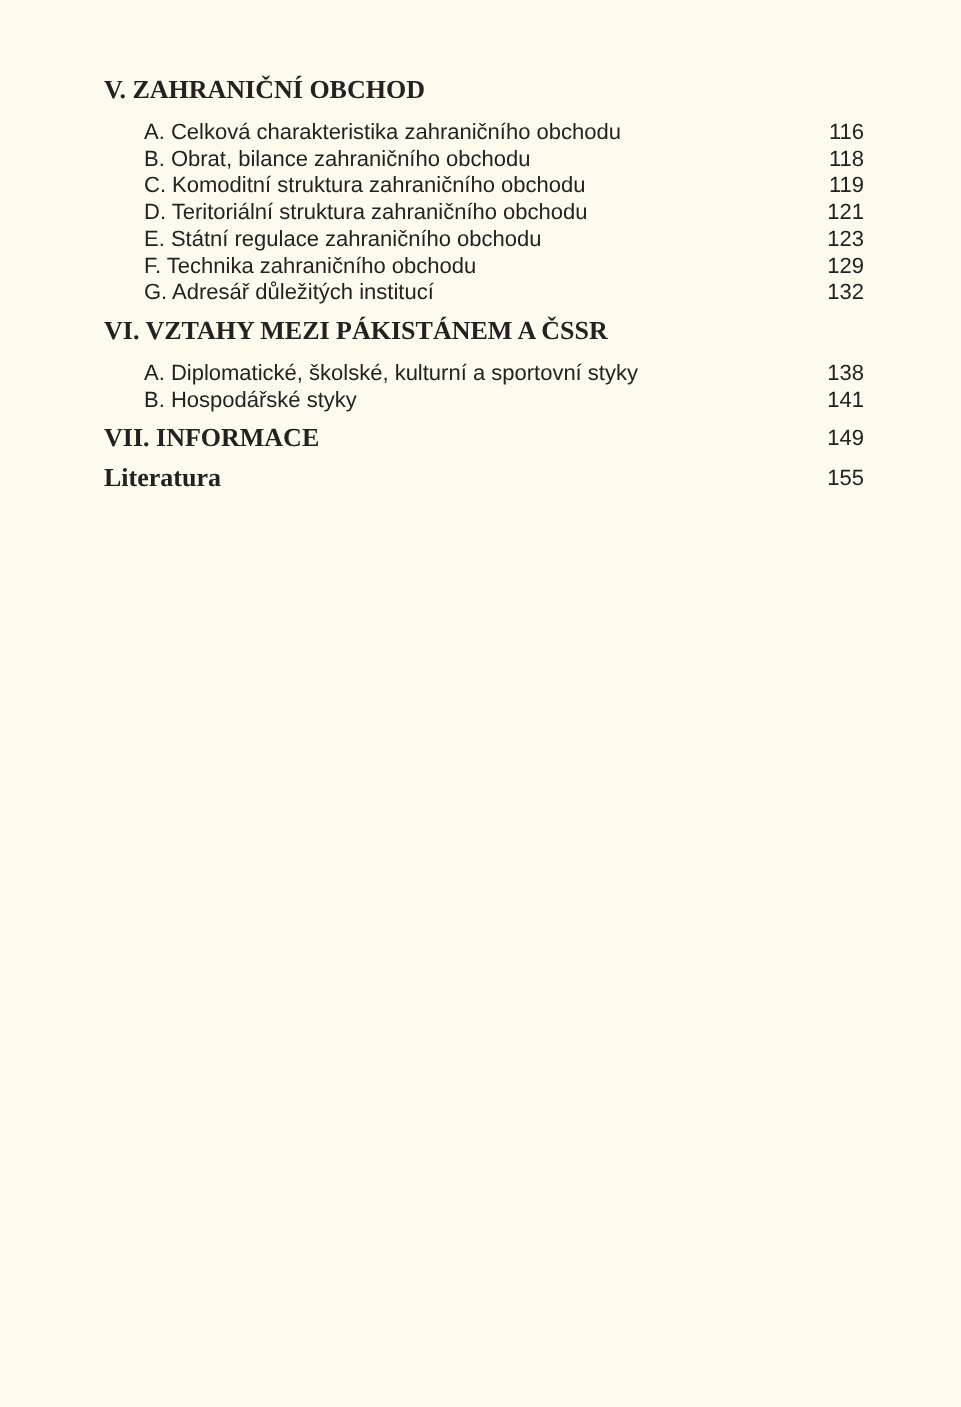V. ZAHRANIČNÍ OBCHOD
A. Celková charakteristika zahraničního obchodu 116
B. Obrat, bilance zahraničního obchodu 118
C. Komoditní struktura zahraničního obchodu 119
D. Teritoriální struktura zahraničního obchodu 121
E. Státní regulace zahraničního obchodu 123
F. Technika zahraničního obchodu 129
G. Adresář důležitých institucí 132
VI. VZTAHY MEZI PÁKISTÁNEM A ČSSR
A. Diplomatické, školské, kulturní a sportovní styky 138
B. Hospodářské styky 141
VII. INFORMACE 149
Literatura 155